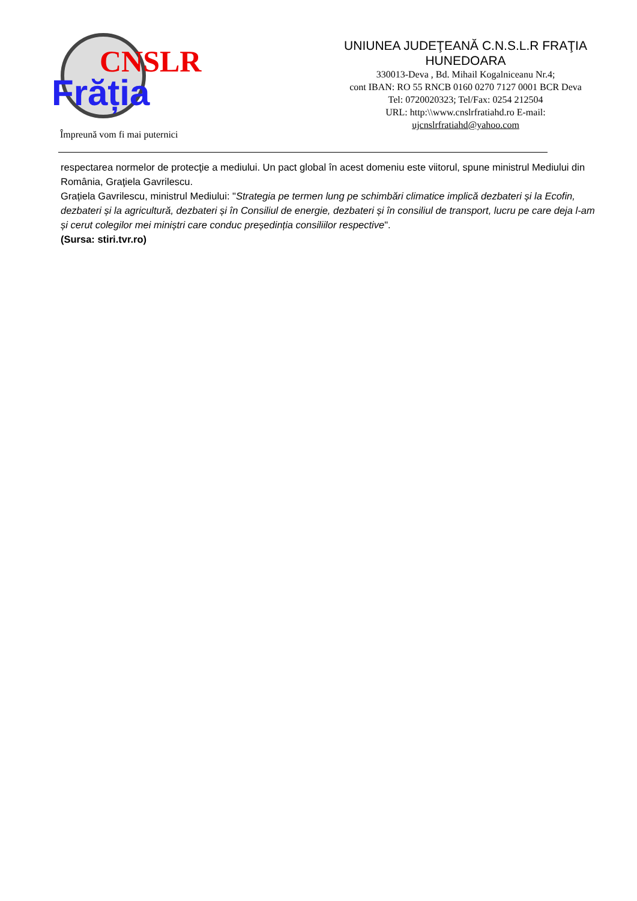CNSLR
Frăția
Împreună vom fi mai puternici
UNIUNEA JUDEŢEANĂ C.N.S.L.R FRAŢIA HUNEDOARA
330013-Deva , Bd. Mihail Kogalniceanu Nr.4;
cont IBAN: RO 55 RNCB 0160 0270 7127 0001 BCR Deva
Tel: 0720020323; Tel/Fax: 0254 212504
URL: http:\\www.cnslrfratiahd.ro E-mail: ujcnslrfratiahd@yahoo.com
respectarea normelor de protecţie a mediului. Un pact global în acest domeniu este viitorul, spune ministrul Mediului din România, Graţiela Gavrilescu.
Grațiela Gavrilescu, ministrul Mediului: "Strategia pe termen lung pe schimbări climatice implică dezbateri și la Ecofin, dezbateri și la agricultură, dezbateri și în Consiliul de energie, dezbateri și în consiliul de transport, lucru pe care deja l-am și cerut colegilor mei miniștri care conduc președinția consiliilor respective".
(Sursa: stiri.tvr.ro)